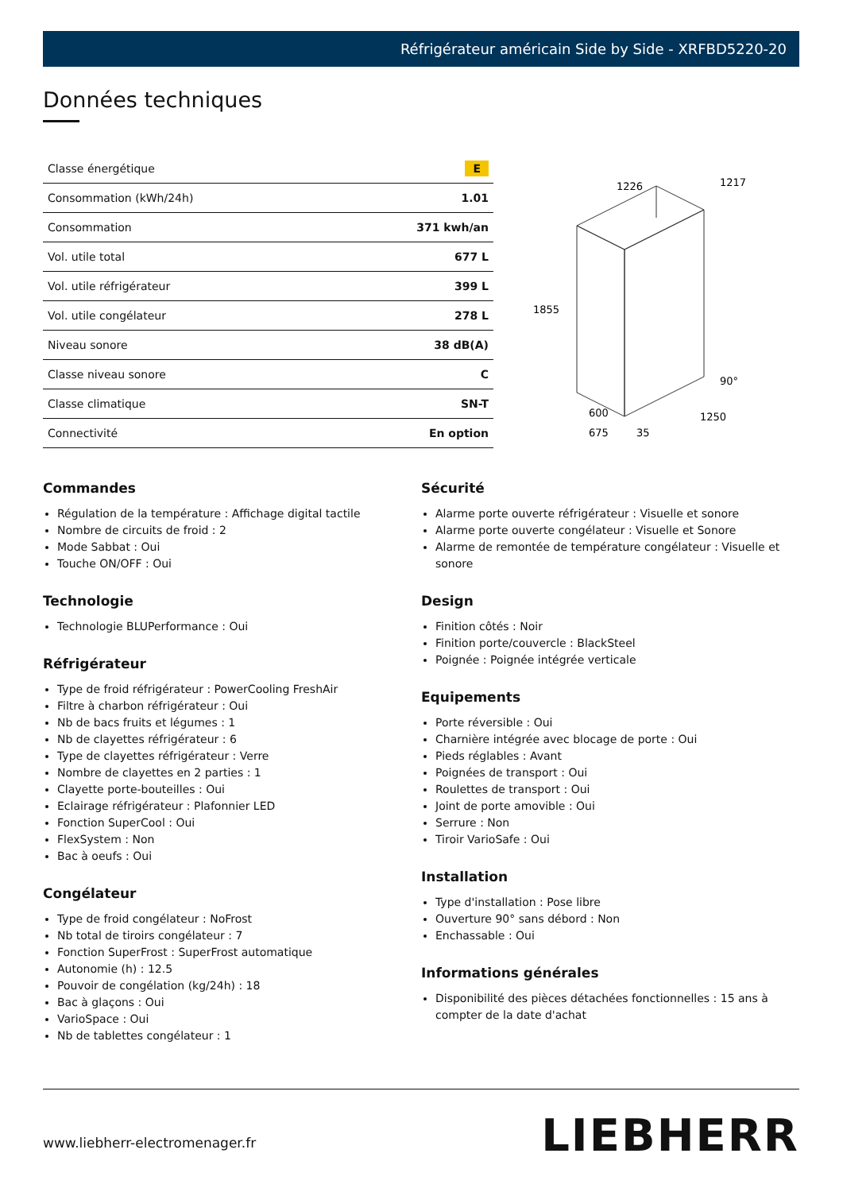Réfrigérateur américain Side by Side - XRFBD5220-20
Données techniques
| Classe énergétique | E |
| Consommation (kWh/24h) | 1.01 |
| Consommation | 371 kwh/an |
| Vol. utile total | 677 L |
| Vol. utile réfrigérateur | 399 L |
| Vol. utile congélateur | 278 L |
| Niveau sonore | 38 dB(A) |
| Classe niveau sonore | C |
| Classe climatique | SN-T |
| Connectivité | En option |
1226
1217
1855
90°
600
675
35
1250
Commandes
Régulation de la température : Affichage digital tactile
Nombre de circuits de froid : 2
Mode Sabbat : Oui
Touche ON/OFF : Oui
Technologie
Technologie BLUPerformance : Oui
Réfrigérateur
Type de froid réfrigérateur : PowerCooling FreshAir
Filtre à charbon réfrigérateur : Oui
Nb de bacs fruits et légumes : 1
Nb de clayettes réfrigérateur : 6
Type de clayettes réfrigérateur : Verre
Nombre de clayettes en 2 parties : 1
Clayette porte-bouteilles : Oui
Eclairage réfrigérateur : Plafonnier LED
Fonction SuperCool : Oui
FlexSystem : Non
Bac à oeufs : Oui
Congélateur
Type de froid congélateur : NoFrost
Nb total de tiroirs congélateur : 7
Fonction SuperFrost : SuperFrost automatique
Autonomie (h) : 12.5
Pouvoir de congélation (kg/24h) : 18
Bac à glaçons : Oui
VarioSpace : Oui
Nb de tablettes congélateur : 1
Sécurité
Alarme porte ouverte réfrigérateur : Visuelle et sonore
Alarme porte ouverte congélateur : Visuelle et Sonore
Alarme de remontée de température congélateur : Visuelle et sonore
Design
Finition côtés : Noir
Finition porte/couvercle : BlackSteel
Poignée : Poignée intégrée verticale
Equipements
Porte réversible : Oui
Charnière intégrée avec blocage de porte : Oui
Pieds réglables : Avant
Poignées de transport : Oui
Roulettes de transport : Oui
Joint de porte amovible : Oui
Serrure : Non
Tiroir VarioSafe : Oui
Installation
Type d'installation : Pose libre
Ouverture 90° sans débord : Non
Enchassable : Oui
Informations générales
Disponibilité des pièces détachées fonctionnelles : 15 ans à compter de la date d'achat
www.liebherr-electromenager.fr LIEBHERR